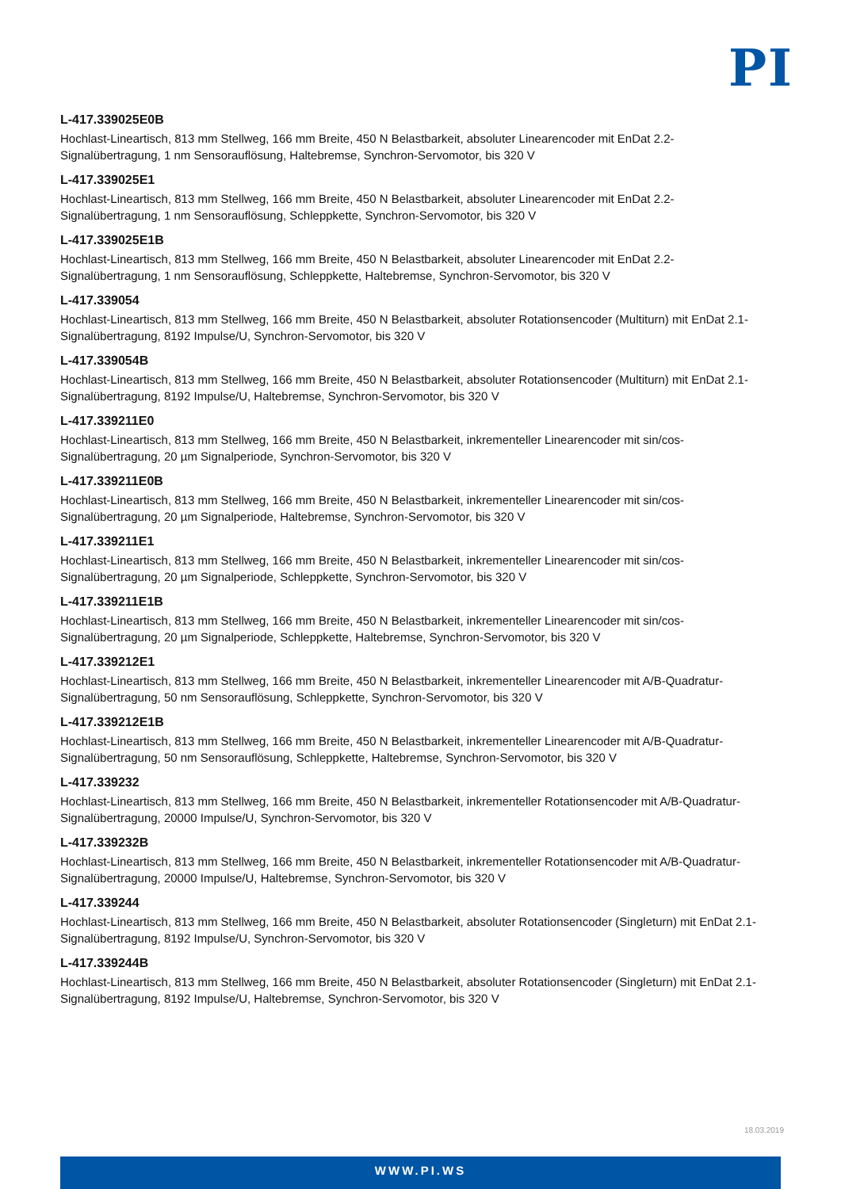PI
L-417.339025E0B
Hochlast-Lineartisch, 813 mm Stellweg, 166 mm Breite, 450 N Belastbarkeit, absoluter Linearencoder mit EnDat 2.2-Signalübertragung, 1 nm Sensorauflösung, Haltebremse, Synchron-Servomotor, bis 320 V
L-417.339025E1
Hochlast-Lineartisch, 813 mm Stellweg, 166 mm Breite, 450 N Belastbarkeit, absoluter Linearencoder mit EnDat 2.2-Signalübertragung, 1 nm Sensorauflösung, Schleppkette, Synchron-Servomotor, bis 320 V
L-417.339025E1B
Hochlast-Lineartisch, 813 mm Stellweg, 166 mm Breite, 450 N Belastbarkeit, absoluter Linearencoder mit EnDat 2.2-Signalübertragung, 1 nm Sensorauflösung, Schleppkette, Haltebremse, Synchron-Servomotor, bis 320 V
L-417.339054
Hochlast-Lineartisch, 813 mm Stellweg, 166 mm Breite, 450 N Belastbarkeit, absoluter Rotationsencoder (Multiturn) mit EnDat 2.1-Signalübertragung, 8192 Impulse/U, Synchron-Servomotor, bis 320 V
L-417.339054B
Hochlast-Lineartisch, 813 mm Stellweg, 166 mm Breite, 450 N Belastbarkeit, absoluter Rotationsencoder (Multiturn) mit EnDat 2.1-Signalübertragung, 8192 Impulse/U, Haltebremse, Synchron-Servomotor, bis 320 V
L-417.339211E0
Hochlast-Lineartisch, 813 mm Stellweg, 166 mm Breite, 450 N Belastbarkeit, inkrementeller Linearencoder mit sin/cos-Signalübertragung, 20 µm Signalperiode, Synchron-Servomotor, bis 320 V
L-417.339211E0B
Hochlast-Lineartisch, 813 mm Stellweg, 166 mm Breite, 450 N Belastbarkeit, inkrementeller Linearencoder mit sin/cos-Signalübertragung, 20 µm Signalperiode, Haltebremse, Synchron-Servomotor, bis 320 V
L-417.339211E1
Hochlast-Lineartisch, 813 mm Stellweg, 166 mm Breite, 450 N Belastbarkeit, inkrementeller Linearencoder mit sin/cos-Signalübertragung, 20 µm Signalperiode, Schleppkette, Synchron-Servomotor, bis 320 V
L-417.339211E1B
Hochlast-Lineartisch, 813 mm Stellweg, 166 mm Breite, 450 N Belastbarkeit, inkrementeller Linearencoder mit sin/cos-Signalübertragung, 20 µm Signalperiode, Schleppkette, Haltebremse, Synchron-Servomotor, bis 320 V
L-417.339212E1
Hochlast-Lineartisch, 813 mm Stellweg, 166 mm Breite, 450 N Belastbarkeit, inkrementeller Linearencoder mit A/B-Quadratur-Signalübertragung, 50 nm Sensorauflösung, Schleppkette, Synchron-Servomotor, bis 320 V
L-417.339212E1B
Hochlast-Lineartisch, 813 mm Stellweg, 166 mm Breite, 450 N Belastbarkeit, inkrementeller Linearencoder mit A/B-Quadratur-Signalübertragung, 50 nm Sensorauflösung, Schleppkette, Haltebremse, Synchron-Servomotor, bis 320 V
L-417.339232
Hochlast-Lineartisch, 813 mm Stellweg, 166 mm Breite, 450 N Belastbarkeit, inkrementeller Rotationsencoder mit A/B-Quadratur-Signalübertragung, 20000 Impulse/U, Synchron-Servomotor, bis 320 V
L-417.339232B
Hochlast-Lineartisch, 813 mm Stellweg, 166 mm Breite, 450 N Belastbarkeit, inkrementeller Rotationsencoder mit A/B-Quadratur-Signalübertragung, 20000 Impulse/U, Haltebremse, Synchron-Servomotor, bis 320 V
L-417.339244
Hochlast-Lineartisch, 813 mm Stellweg, 166 mm Breite, 450 N Belastbarkeit, absoluter Rotationsencoder (Singleturn) mit EnDat 2.1-Signalübertragung, 8192 Impulse/U, Synchron-Servomotor, bis 320 V
L-417.339244B
Hochlast-Lineartisch, 813 mm Stellweg, 166 mm Breite, 450 N Belastbarkeit, absoluter Rotationsencoder (Singleturn) mit EnDat 2.1-Signalübertragung, 8192 Impulse/U, Haltebremse, Synchron-Servomotor, bis 320 V
18.03.2019
WWW.PI.WS